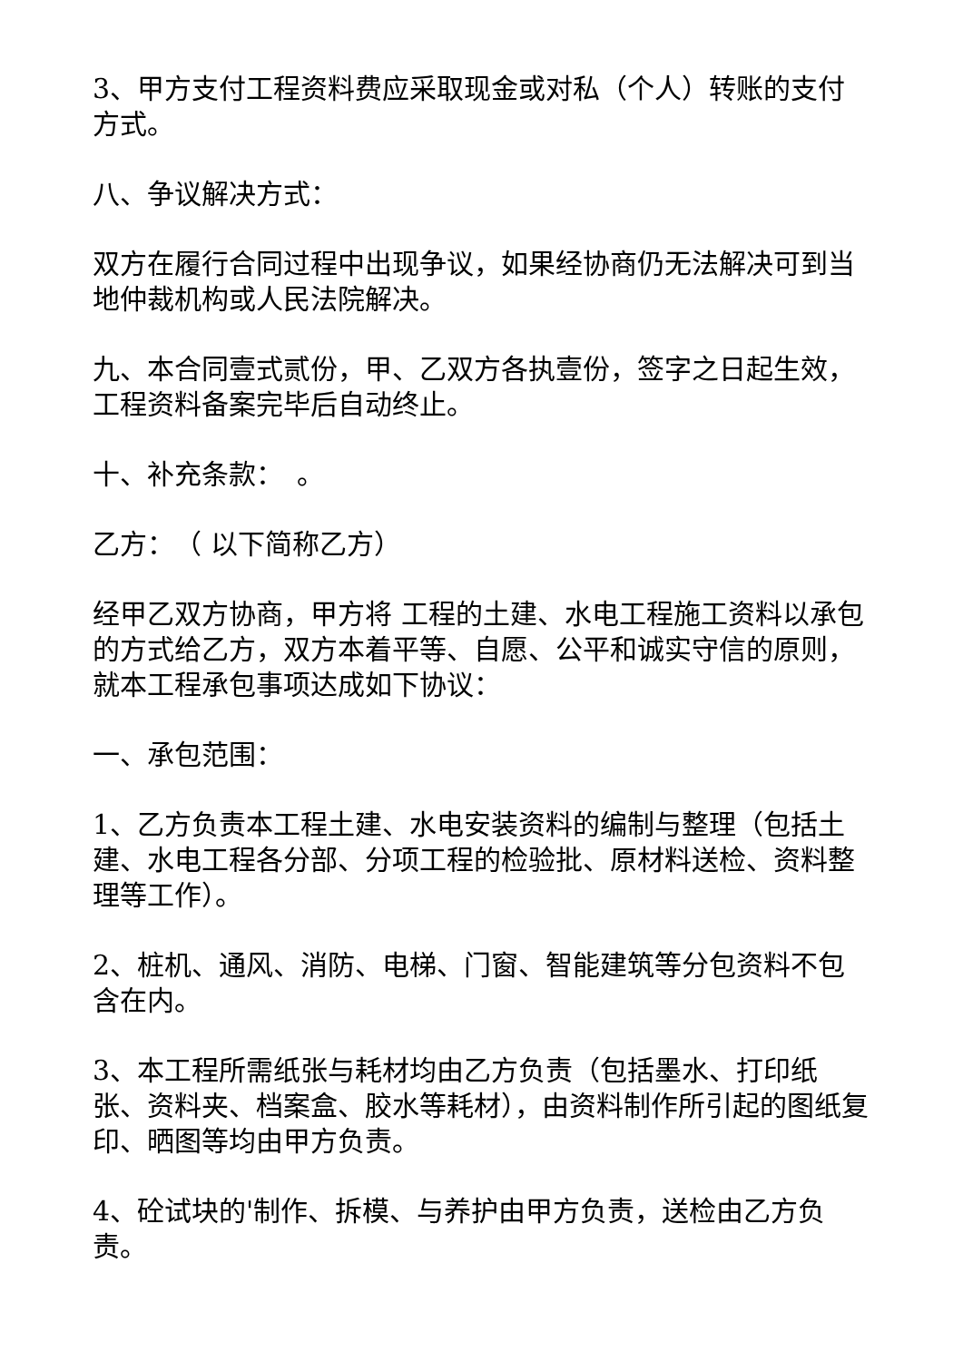3、甲方支付工程资料费应采取现金或对私（个人）转账的支付方式。
八、争议解决方式：
双方在履行合同过程中出现争议，如果经协商仍无法解决可到当地仲裁机构或人民法院解决。
九、本合同壹式贰份，甲、乙双方各执壹份，签字之日起生效，工程资料备案完毕后自动终止。
十、补充条款：　。
乙方：　（ 以下简称乙方）
经甲乙双方协商，甲方将 工程的土建、水电工程施工资料以承包的方式给乙方，双方本着平等、自愿、公平和诚实守信的原则，就本工程承包事项达成如下协议：
一、承包范围：
1、乙方负责本工程土建、水电安装资料的编制与整理（包括土建、水电工程各分部、分项工程的检验批、原材料送检、资料整理等工作）。
2、桩机、通风、消防、电梯、门窗、智能建筑等分包资料不包含在内。
3、本工程所需纸张与耗材均由乙方负责（包括墨水、打印纸张、资料夹、档案盒、胶水等耗材），由资料制作所引起的图纸复印、晒图等均由甲方负责。
4、砼试块的'制作、拆模、与养护由甲方负责，送检由乙方负责。